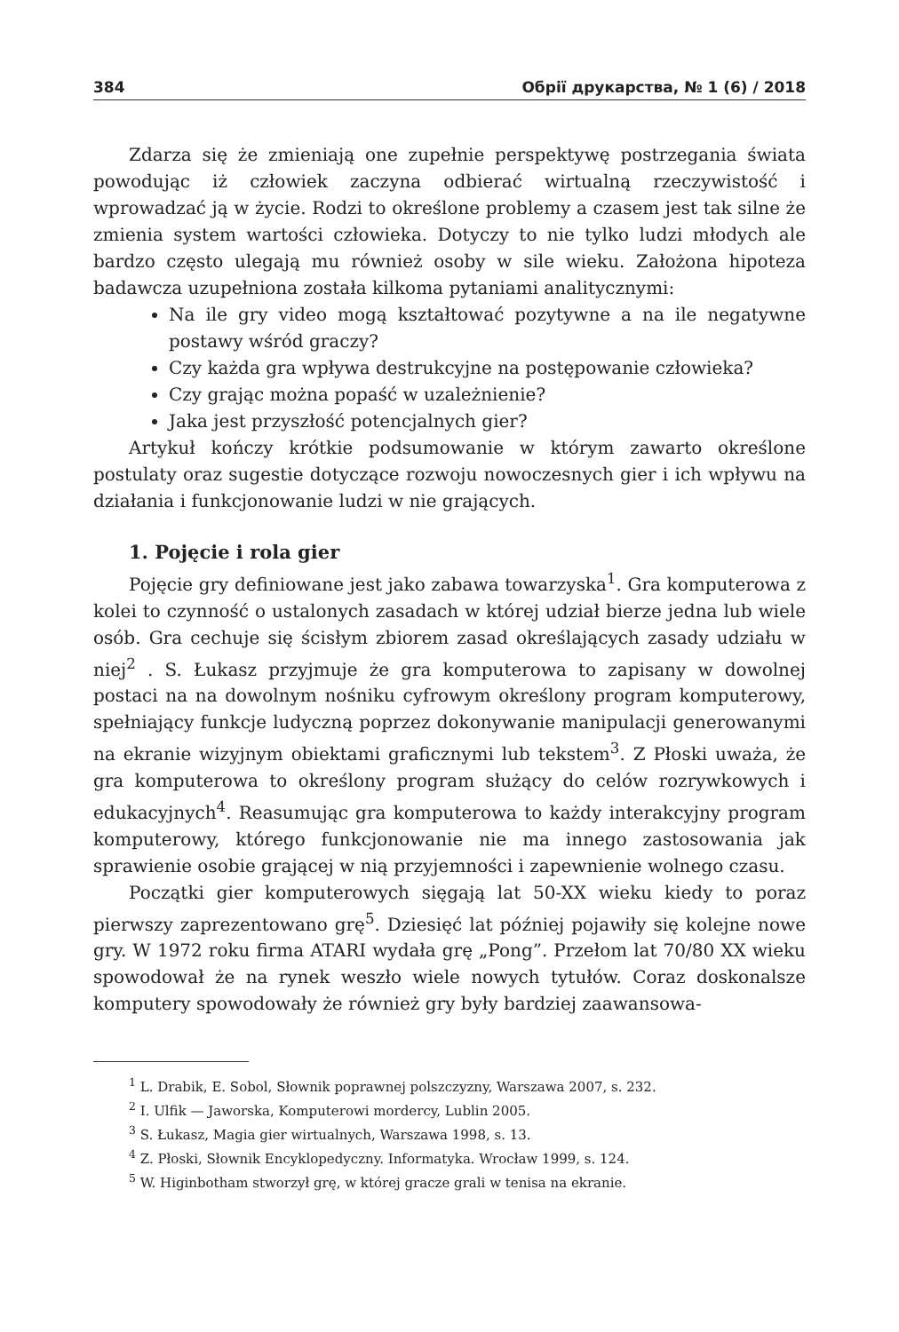384 Обрії друкарства, № 1 (6) / 2018
Zdarza się że zmieniają one zupełnie perspektywę postrzegania świata powodując iż człowiek zaczyna odbierać wirtualną rzeczywistość i wprowadzać ją w życie. Rodzi to określone problemy a czasem jest tak silne że zmienia system wartości człowieka. Dotyczy to nie tylko ludzi młodych ale bardzo często ulegają mu również osoby w sile wieku. Założona hipoteza badawcza uzupełniona została kilkoma pytaniami analitycznymi:
Na ile gry video mogą kształtować pozytywne a na ile negatywne postawy wśród graczy?
Czy każda gra wpływa destrukcyjne na postępowanie człowieka?
Czy grając można popaść w uzależnienie?
Jaka jest przyszłość potencjalnych gier?
Artykuł kończy krótkie podsumowanie w którym zawarto określone postulaty oraz sugestie dotyczące rozwoju nowoczesnych gier i ich wpływu na działania i funkcjonowanie ludzi w nie grających.
1. Pojęcie i rola gier
Pojęcie gry definiowane jest jako zabawa towarzyska<sup>1</sup>. Gra komputerowa z kolei to czynność o ustalonych zasadach w której udział bierze jedna lub wiele osób. Gra cechuje się ścisłym zbiorem zasad określających zasady udziału w niej<sup>2</sup> . S. Łukasz przyjmuje że gra komputerowa to zapisany w dowolnej postaci na na dowolnym nośniku cyfrowym określony program komputerowy, spełniający funkcje ludyczną poprzez dokonywanie manipulacji generowanymi na ekranie wizyjnym obiektami graficznymi lub tekstem<sup>3</sup>. Z Płoski uważa, że gra komputerowa to określony program służący do celów rozrywkowych i edukacyjnych<sup>4</sup>. Reasumując gra komputerowa to każdy interakcyjny program komputerowy, którego funkcjonowanie nie ma innego zastosowania jak sprawienie osobie grającej w nią przyjemności i zapewnienie wolnego czasu.
Początki gier komputerowych sięgają lat 50-XX wieku kiedy to poraz pierwszy zaprezentowano grę<sup>5</sup>. Dziesięć lat później pojawiły się kolejne nowe gry. W 1972 roku firma ATARI wydała grę „Pong”. Przełom lat 70/80 XX wieku spowodował że na rynek weszło wiele nowych tytułów. Coraz doskonalsze komputery spowodowały że również gry były bardziej zaawansowa-
<sup>1</sup> L. Drabik, E. Sobol, Słownik poprawnej polszczyzny, Warszawa 2007, s. 232.
<sup>2</sup> I. Ulfik — Jaworska, Komputerowi mordercy, Lublin 2005.
<sup>3</sup> S. Łukasz, Magia gier wirtualnych, Warszawa 1998, s. 13.
<sup>4</sup> Z. Płoski, Słownik Encyklopedyczny. Informatyka. Wrocław 1999, s. 124.
<sup>5</sup> W. Higinbotham stworzył grę, w której gracze grali w tenisa na ekranie.